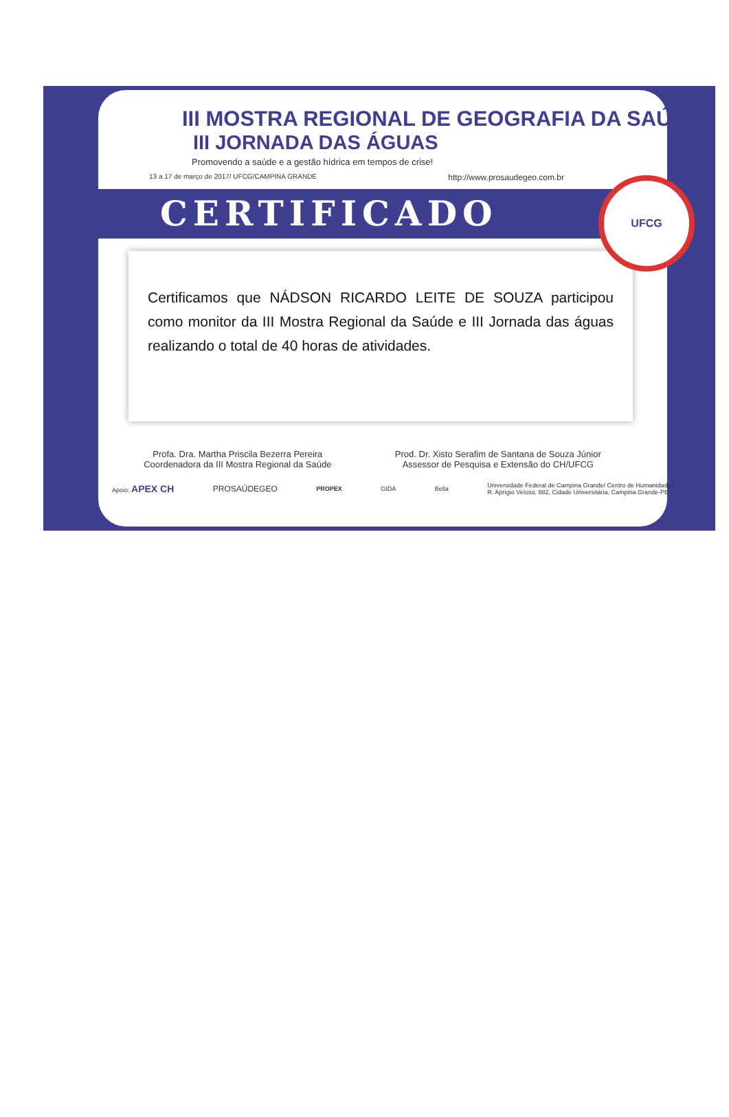III MOSTRA REGIONAL DE GEOGRAFIA DA SAÚDE
III JORNADA DAS ÁGUAS
Promovendo a saúde e a gestão hídrica em tempos de crise!
13 a 17 de março de 2017/ UFCG/CAMPINA GRANDE http://www.prosaudegeo.com.br
CERTIFICADO
Certificamos que NÁDSON RICARDO LEITE DE SOUZA participou como monitor da III Mostra Regional da Saúde e III Jornada das águas realizando o total de 40 horas de atividades.
Profa. Dra. Martha Priscila Bezerra Pereira
Coordenadora da III Mostra Regional da Saúde
Prod. Dr. Xisto Serafim de Santana de Souza Júnior
Assessor de Pesquisa e Extensão do CH/UFCG
Apoio: APEX CH PROSAÚDEGEO PROPEX GIDA Bella Universidade Federal de Campina Grande/ Centro de Humanidades
R. Aprígio Veloso, 882, Cidade Universitária, Campina Grande-PB
UFCG